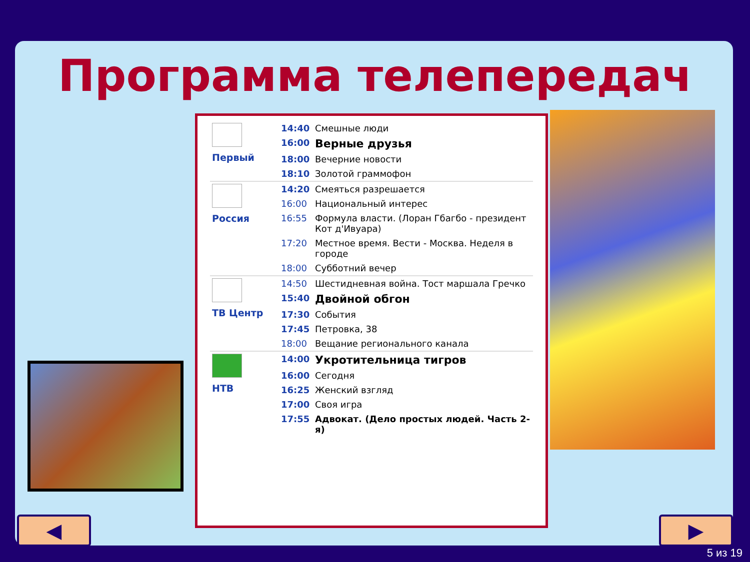Программа телепередач
| Первый | 14:40 | Смешные люди |
| | 16:00 | Верные друзья |
| | 18:00 | Вечерние новости |
| | 18:10 | Золотой граммофон |
| Россия | 14:20 | Смеяться разрешается |
| | 16:00 | Национальный интерес |
| | 16:55 | Формула власти. (Лоран Гбагбо - президент Кот д'Ивуара) |
| | 17:20 | Местное время. Вести - Москва. Неделя в городе |
| | 18:00 | Субботний вечер |
| ТВ Центр | 14:50 | Шестидневная война. Тост маршала Гречко |
| | 15:40 | Двойной обгон |
| | 17:30 | События |
| | 17:45 | Петровка, 38 |
| | 18:00 | Вещание регионального канала |
| НТВ | 14:00 | Укротительница тигров |
| | 16:00 | Сегодня |
| | 16:25 | Женский взгляд |
| | 17:00 | Своя игра |
| | 17:55 | Адвокат. (Дело простых людей. Часть 2-я) |
◀ ▶
5 из 19